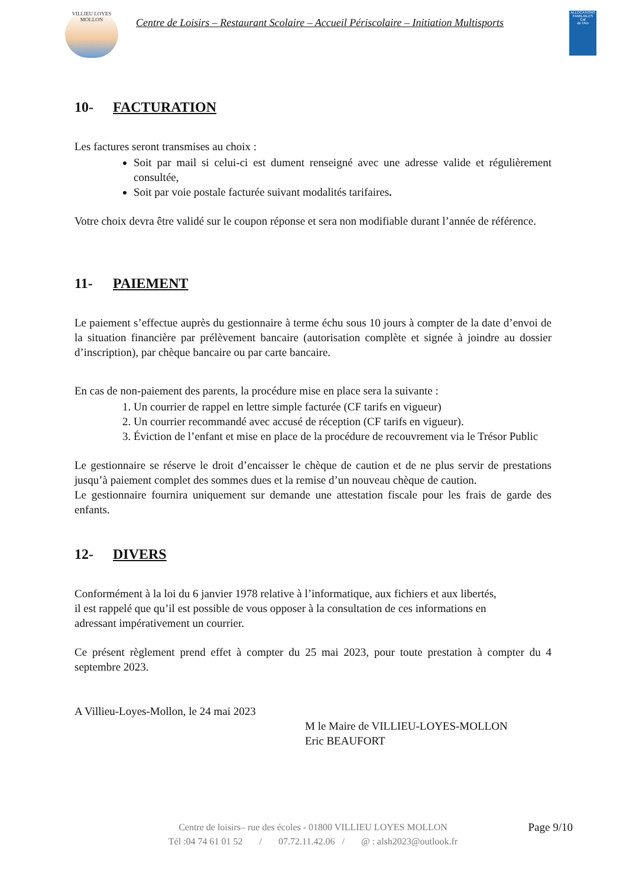VILLIEU LOYES MOLLON
Centre de Loisirs – Restaurant Scolaire – Accueil Périscolaire – Initiation Multisports
ALLOCATIONS FAMILIALES
Caf
de l'Ain
10- FACTURATION
Les factures seront transmises au choix :
Soit par mail si celui-ci est dument renseigné avec une adresse valide et régulièrement consultée,
Soit par voie postale facturée suivant modalités tarifaires.
Votre choix devra être validé sur le coupon réponse et sera non modifiable durant l’année de référence.
11- PAIEMENT
Le paiement s’effectue auprès du gestionnaire à terme échu sous 10 jours à compter de la date d’envoi de la situation financière par prélèvement bancaire (autorisation complète et signée à joindre au dossier d’inscription), par chèque bancaire ou par carte bancaire.
En cas de non-paiement des parents, la procédure mise en place sera la suivante :
1. Un courrier de rappel en lettre simple facturée (CF tarifs en vigueur)
2. Un courrier recommandé avec accusé de réception (CF tarifs en vigueur).
3. Éviction de l’enfant et mise en place de la procédure de recouvrement via le Trésor Public
Le gestionnaire se réserve le droit d’encaisser le chèque de caution et de ne plus servir de prestations jusqu’à paiement complet des sommes dues et la remise d’un nouveau chèque de caution.
Le gestionnaire fournira uniquement sur demande une attestation fiscale pour les frais de garde des enfants.
12- DIVERS
Conformément à la loi du 6 janvier 1978 relative à l’informatique, aux fichiers et aux libertés,
il est rappelé que qu’il est possible de vous opposer à la consultation de ces informations en
adressant impérativement un courrier.
Ce présent règlement prend effet à compter du 25 mai 2023, pour toute prestation à compter du 4 septembre 2023.
A Villieu-Loyes-Mollon, le 24 mai 2023
M le Maire de VILLIEU-LOYES-MOLLON
Eric BEAUFORT
Page 9/10 Centre de loisirs– rue des écoles - 01800 VILLIEU LOYES MOLLON
Tél :04 74 61 01 52 / 07.72.11.42.06 / @ : alsh2023@outlook.fr